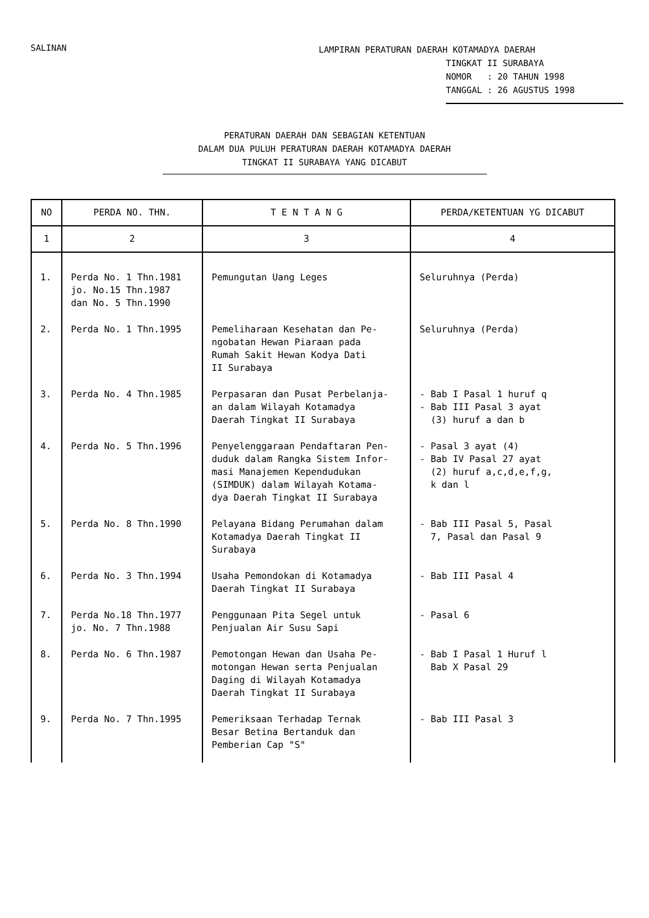SALINAN
LAMPIRAN PERATURAN DAERAH KOTAMADYA DAERAH
TINGKAT II SURABAYA
NOMOR : 20 TAHUN 1998
TANGGAL : 26 AGUSTUS 1998
PERATURAN DAERAH DAN SEBAGIAN KETENTUAN
DALAM DUA PULUH PERATURAN DAERAH KOTAMADYA DAERAH
TINGKAT II SURABAYA YANG DICABUT
| NO | PERDA NO. THN. | T E N T A N G | PERDA/KETENTUAN YG DICABUT |
| --- | --- | --- | --- |
| 1 | 2 | 3 | 4 |
| 1. | Perda No. 1 Thn.1981 jo. No.15 Thn.1987 dan No. 5 Thn.1990 | Pemungutan Uang Leges | Seluruhnya (Perda) |
| 2. | Perda No. 1 Thn.1995 | Pemeliharaan Kesehatan dan Pe- ngobatan Hewan Piaraan pada Rumah Sakit Hewan Kodya Dati II Surabaya | Seluruhnya (Perda) |
| 3. | Perda No. 4 Thn.1985 | Perpasaran dan Pusat Perbelanja- an dalam Wilayah Kotamadya Daerah Tingkat II Surabaya | - Bab I Pasal 1 huruf q - Bab III Pasal 3 ayat (3) huruf a dan b |
| 4. | Perda No. 5 Thn.1996 | Penyelenggaraan Pendaftaran Pen- duduk dalam Rangka Sistem Infor- masi Manajemen Kependudukan (SIMDUK) dalam Wilayah Kotama- dya Daerah Tingkat II Surabaya | - Pasal 3 ayat (4) - Bab IV Pasal 27 ayat (2) huruf a,c,d,e,f,g, k dan l |
| 5. | Perda No. 8 Thn.1990 | Pelayana Bidang Perumahan dalam Kotamadya Daerah Tingkat II Surabaya | - Bab III Pasal 5, Pasal 7, Pasal dan Pasal 9 |
| 6. | Perda No. 3 Thn.1994 | Usaha Pemondokan di Kotamadya Daerah Tingkat II Surabaya | - Bab III Pasal 4 |
| 7. | Perda No.18 Thn.1977 jo. No. 7 Thn.1988 | Penggunaan Pita Segel untuk Penjualan Air Susu Sapi | - Pasal 6 |
| 8. | Perda No. 6 Thn.1987 | Pemotongan Hewan dan Usaha Pe- motongan Hewan serta Penjualan Daging di Wilayah Kotamadya Daerah Tingkat II Surabaya | - Bab I Pasal 1 Huruf l Bab X Pasal 29 |
| 9. | Perda No. 7 Thn.1995 | Pemeriksaan Terhadap Ternak Besar Betina Bertanduk dan Pemberian Cap "S" | - Bab III Pasal 3 |